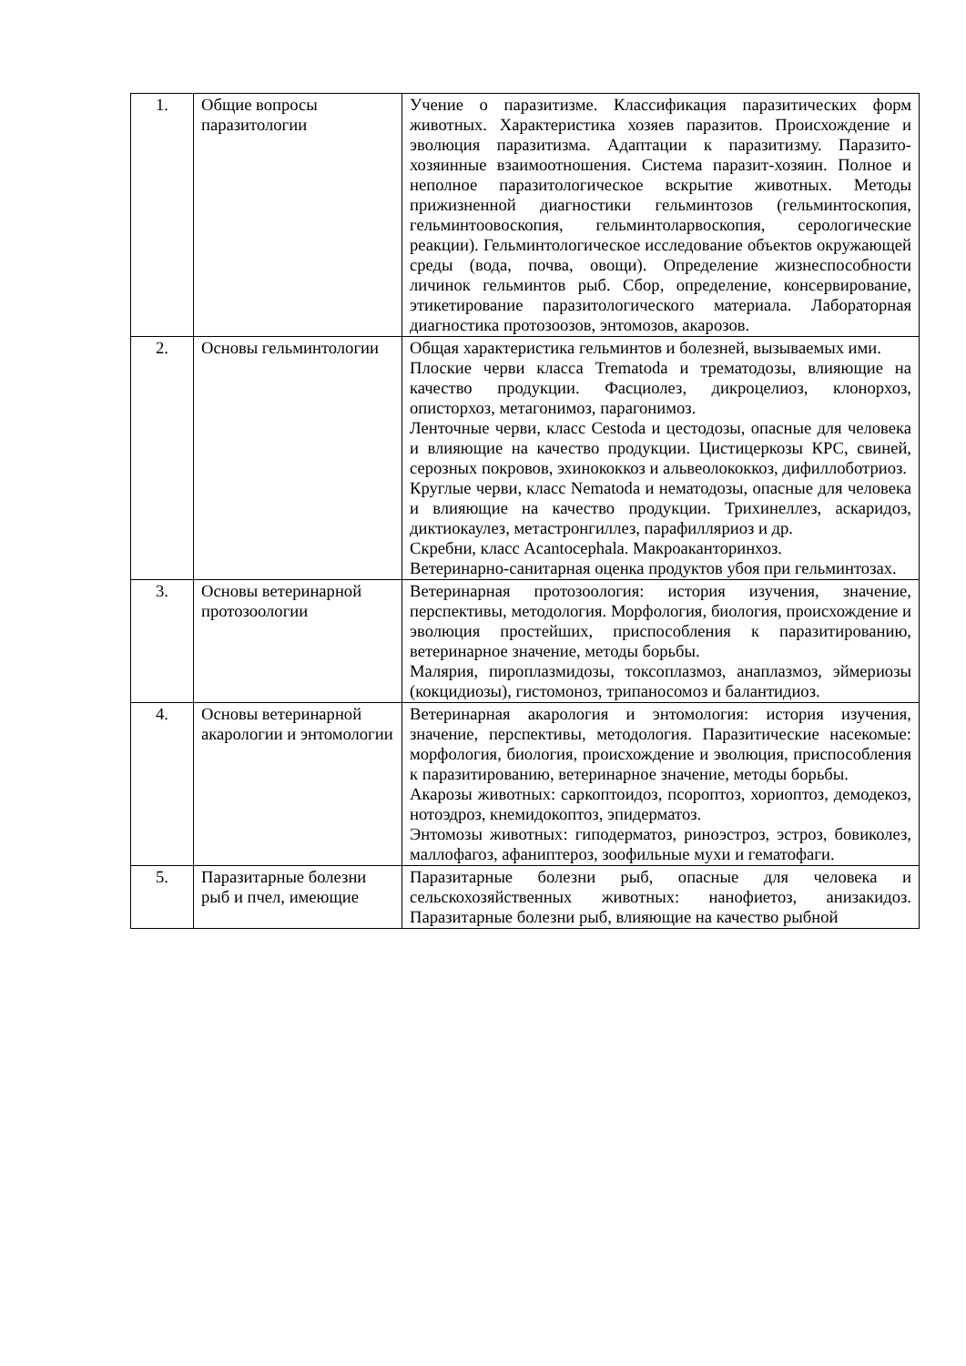| 1. | Общие вопросы паразитологии | Учение о паразитизме. Классификация паразитических форм животных. Характеристика хозяев паразитов. Происхождение и эволюция паразитизма. Адаптации к паразитизму. Паразито-хозяинные взаимоотношения. Система паразит-хозяин. Полное и неполное паразитологическое вскрытие животных. Методы прижизненной диагностики гельминтозов (гельминтоскопия, гельминтоовоскопия, гельминтоларвоскопия, серологические реакции). Гельминтологическое исследование объектов окружающей среды (вода, почва, овощи). Определение жизнеспособности личинок гельминтов рыб. Сбор, определение, консервирование, этикетирование паразитологического материала. Лабораторная диагностика протозоозов, энтомозов, акарозов. |
| 2. | Основы гельминтологии | Общая характеристика гельминтов и болезней, вызываемых ими. Плоские черви класса Trematoda и трематодозы, влияющие на качество продукции. Фасциолез, дикроцелиоз, клонорхоз, описторхоз, метагонимоз, парагонимоз. Ленточные черви, класс Cestoda и цестодозы, опасные для человека и влияющие на качество продукции. Цистицеркозы КРС, свиней, серозных покровов, эхинококкоз и альвеолококкоз, дифиллоботриоз. Круглые черви, класс Nematoda и нематодозы, опасные для человека и влияющие на качество продукции. Трихинеллез, аскаридоз, диктиокаулез, метастронгиллез, парафилляриоз и др. Скребни, класс Acantocephala. Макроаканторинхоз. Ветеринарно-санитарная оценка продуктов убоя при гельминтозах. |
| 3. | Основы ветеринарной протозоологии | Ветеринарная протозоология: история изучения, значение, перспективы, методология. Морфология, биология, происхождение и эволюция простейших, приспособления к паразитированию, ветеринарное значение, методы борьбы. Малярия, пироплазмидозы, токсоплазмоз, анаплазмоз, эймериозы (кокцидиозы), гистомоноз, трипаносомоз и балантидиоз. |
| 4. | Основы ветеринарной акарологии и энтомологии | Ветеринарная акарология и энтомология: история изучения, значение, перспективы, методология. Паразитические насекомые: морфология, биология, происхождение и эволюция, приспособления к паразитированию, ветеринарное значение, методы борьбы. Акарозы животных: саркоптоидоз, псороптоз, хориоптоз, демодекоз, нотоэдроз, кнемидокоптоз, эпидерматоз. Энтомозы животных: гиподерматоз, риноэстроз, эстроз, бовиколез, маллофагоз, афаниптероз, зоофильные мухи и гематофаги. |
| 5. | Паразитарные болезни рыб и пчел, имеющие | Паразитарные болезни рыб, опасные для человека и сельскохозяйственных животных: нанофиетоз, анизакидоз. Паразитарные болезни рыб, влияющие на качество рыбной |